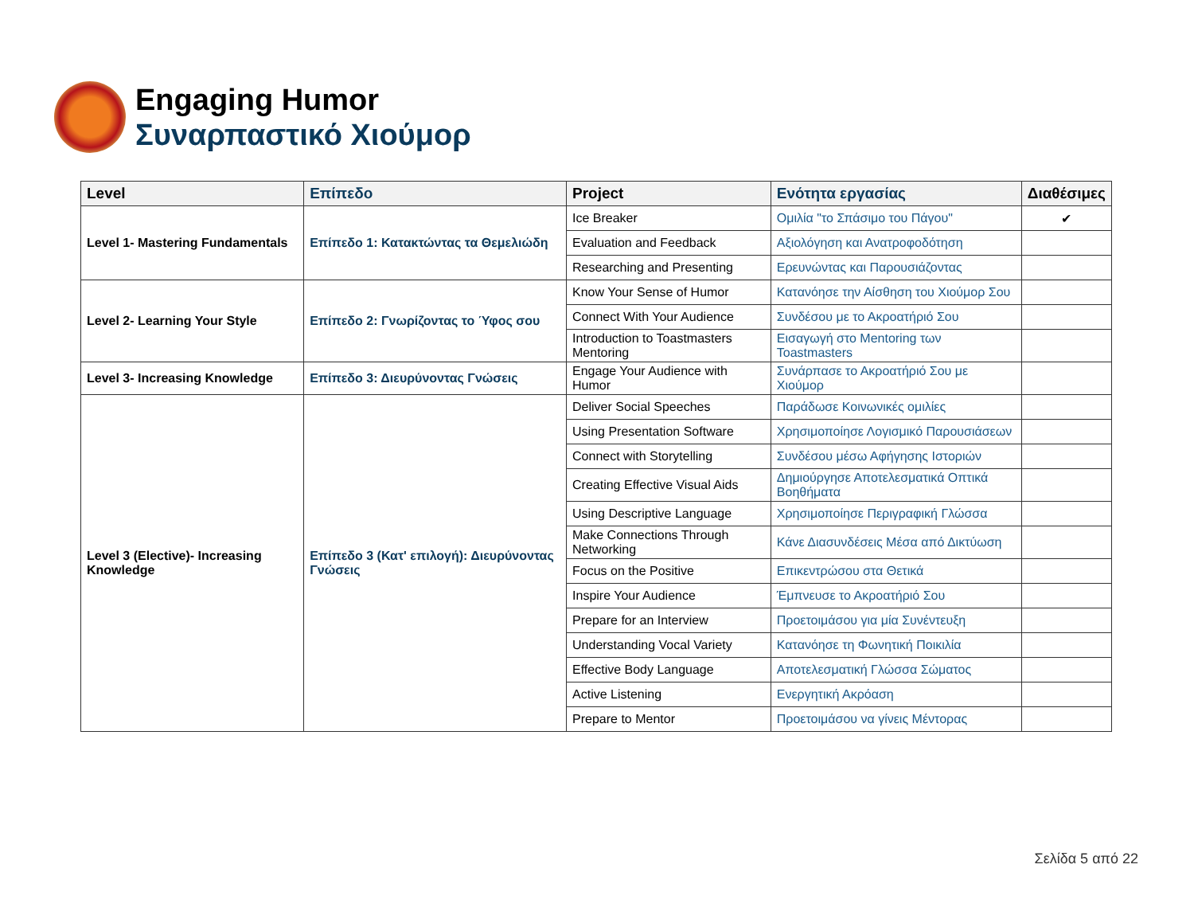Engaging Humor
Συναρπαστικό Χιούμορ
| Level | Επίπεδο | Project | Ενότητα εργασίας | Διαθέσιμες |
| --- | --- | --- | --- | --- |
| Level 1- Mastering Fundamentals | Επίπεδο 1: Κατακτώντας τα Θεμελιώδη | Ice Breaker | Ομιλία "το Σπάσιμο του Πάγου" | ✔ |
| | | Evaluation and Feedback | Αξιολόγηση και Ανατροφοδότηση | |
| | | Researching and Presenting | Ερευνώντας και Παρουσιάζοντας | |
| Level 2- Learning Your Style | Επίπεδο 2: Γνωρίζοντας το Ύφος σου | Know Your Sense of Humor | Κατανόησε την Αίσθηση του Χιούμορ Σου | |
| | | Connect With Your Audience | Συνδέσου με το Ακροατήριό Σου | |
| | | Introduction to Toastmasters Mentoring | Εισαγωγή στο Mentoring των Toastmasters | |
| Level 3- Increasing Knowledge | Επίπεδο 3: Διευρύνοντας Γνώσεις | Engage Your Audience with Humor | Συνάρπασε το Ακροατήριό Σου με Χιούμορ | |
| Level 3 (Elective)- Increasing Knowledge | Επίπεδο 3 (Κατ' επιλογή): Διευρύνοντας Γνώσεις | Deliver Social Speeches | Παράδωσε Κοινωνικές ομιλίες | |
| | | Using Presentation Software | Χρησιμοποίησε Λογισμικό Παρουσιάσεων | |
| | | Connect with Storytelling | Συνδέσου μέσω Αφήγησης Ιστοριών | |
| | | Creating Effective Visual Aids | Δημιούργησε Αποτελεσματικά Οπτικά Βοηθήματα | |
| | | Using Descriptive Language | Χρησιμοποίησε Περιγραφική Γλώσσα | |
| | | Make Connections Through Networking | Κάνε Διασυνδέσεις Μέσα από Δικτύωση | |
| | | Focus on the Positive | Επικεντρώσου στα Θετικά | |
| | | Inspire Your Audience | Έμπνευσε το Ακροατήριό Σου | |
| | | Prepare for an Interview | Προετοιμάσου για μία Συνέντευξη | |
| | | Understanding Vocal Variety | Κατανόησε τη Φωνητική Ποικιλία | |
| | | Effective Body Language | Αποτελεσματική Γλώσσα Σώματος | |
| | | Active Listening | Ενεργητική Ακρόαση | |
| | | Prepare to Mentor | Προετοιμάσου να γίνεις Μέντορας | |
Σελίδα 5 από 22